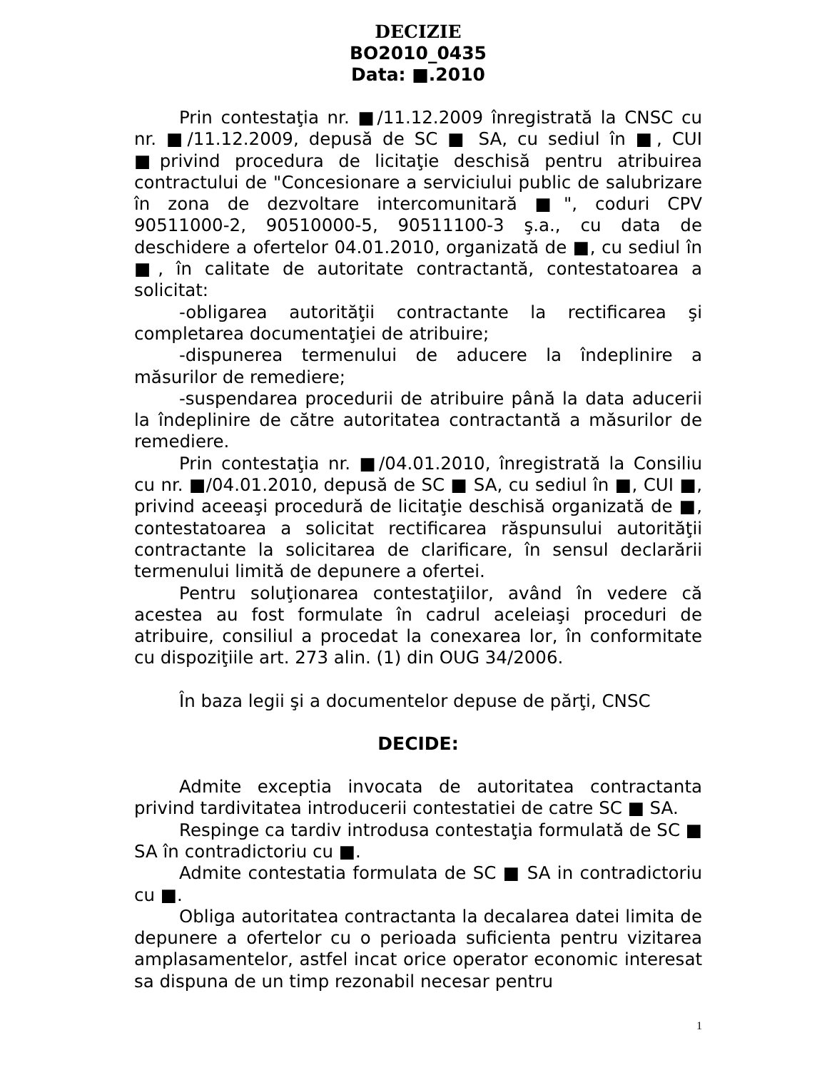DECIZIE
BO2010_0435
Data: ■.2010
Prin contestaţia nr. ■/11.12.2009 înregistrată la CNSC cu nr. ■/11.12.2009, depusă de SC ■ SA, cu sediul în ■, CUI ■privind procedura de licitaţie deschisă pentru atribuirea contractului de "Concesionare a serviciului public de salubrizare în zona de dezvoltare intercomunitară ■", coduri CPV 90511000-2, 90510000-5, 90511100-3 ş.a., cu data de deschidere a ofertelor 04.01.2010, organizată de ■, cu sediul în ■, în calitate de autoritate contractantă, contestatoarea a solicitat:
-obligarea autorităţii contractante la rectificarea şi completarea documentaţiei de atribuire;
-dispunerea termenului de aducere la îndeplinire a măsurilor de remediere;
-suspendarea procedurii de atribuire până la data aducerii la îndeplinire de către autoritatea contractantă a măsurilor de remediere.
Prin contestaţia nr. ■/04.01.2010, înregistrată la Consiliu cu nr. ■/04.01.2010, depusă de SC ■ SA, cu sediul în ■, CUI ■, privind aceeaşi procedură de licitaţie deschisă organizată de ■, contestatoarea a solicitat rectificarea răspunsului autorităţii contractante la solicitarea de clarificare, în sensul declarării termenului limită de depunere a ofertei.
Pentru soluţionarea contestaţiilor, având în vedere că acestea au fost formulate în cadrul aceleiaşi proceduri de atribuire, consiliul a procedat la conexarea lor, în conformitate cu dispoziţiile art. 273 alin. (1) din OUG 34/2006.
În baza legii şi a documentelor depuse de părţi, CNSC
DECIDE:
Admite exceptia invocata de autoritatea contractanta privind tardivitatea introducerii contestatiei de catre SC ■ SA.
Respinge ca tardiv introdusa contestaţia formulată de SC ■ SA în contradictoriu cu ■.
Admite contestatia formulata de SC ■ SA in contradictoriu cu ■.
Obliga autoritatea contractanta la decalarea datei limita de depunere a ofertelor cu o perioada suficienta pentru vizitarea amplasamentelor, astfel incat orice operator economic interesat sa dispuna de un timp rezonabil necesar pentru
1